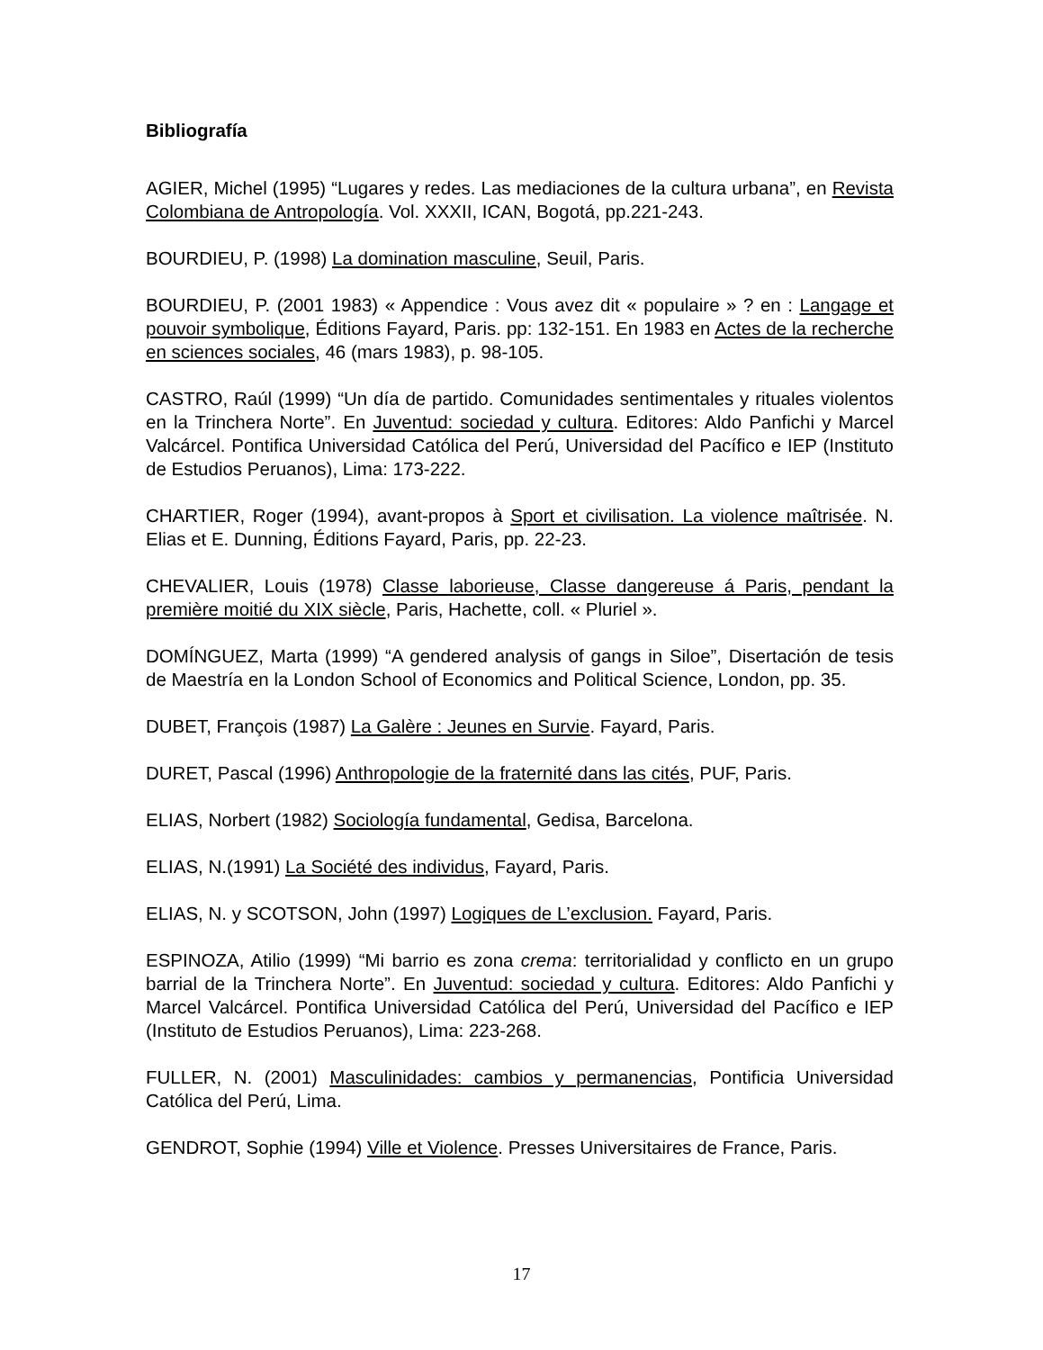Bibliografía
AGIER, Michel (1995) “Lugares y redes. Las mediaciones de la cultura urbana”, en Revista Colombiana de Antropología. Vol. XXXII, ICAN, Bogotá, pp.221-243.
BOURDIEU, P. (1998) La domination masculine, Seuil, Paris.
BOURDIEU, P. (2001 1983) « Appendice : Vous avez dit « populaire » ? en : Langage et pouvoir symbolique, Éditions Fayard, Paris. pp: 132-151. En 1983 en Actes de la recherche en sciences sociales, 46 (mars 1983), p. 98-105.
CASTRO, Raúl (1999) “Un día de partido. Comunidades sentimentales y rituales violentos en la Trinchera Norte”. En Juventud: sociedad y cultura. Editores: Aldo Panfichi y Marcel Valcárcel. Pontifica Universidad Católica del Perú, Universidad del Pacífico e IEP (Instituto de Estudios Peruanos), Lima: 173-222.
CHARTIER, Roger (1994), avant-propos à Sport et civilisation. La violence maîtrisée. N. Elias et E. Dunning, Éditions Fayard, Paris, pp. 22-23.
CHEVALIER, Louis (1978) Classe laborieuse, Classe dangereuse á Paris, pendant la première moitié du XIX siècle, Paris, Hachette, coll. « Pluriel ».
DOMÍNGUEZ, Marta (1999) “A gendered analysis of gangs in Siloe”, Disertación de tesis de Maestría en la London School of Economics and Political Science, London, pp. 35.
DUBET, François (1987) La Galère : Jeunes en Survie. Fayard, Paris.
DURET, Pascal (1996) Anthropologie de la fraternité dans las cités, PUF, Paris.
ELIAS, Norbert (1982) Sociología fundamental, Gedisa, Barcelona.
ELIAS, N.(1991) La Société des individus, Fayard, Paris.
ELIAS, N. y SCOTSON, John (1997) Logiques de L’exclusion. Fayard, Paris.
ESPINOZA, Atilio (1999) “Mi barrio es zona crema: territorialidad y conflicto en un grupo barrial de la Trinchera Norte”. En Juventud: sociedad y cultura. Editores: Aldo Panfichi y Marcel Valcárcel. Pontifica Universidad Católica del Perú, Universidad del Pacífico e IEP (Instituto de Estudios Peruanos), Lima: 223-268.
FULLER, N. (2001) Masculinidades: cambios y permanencias, Pontificia Universidad Católica del Perú, Lima.
GENDROT, Sophie (1994) Ville et Violence. Presses Universitaires de France, Paris.
17